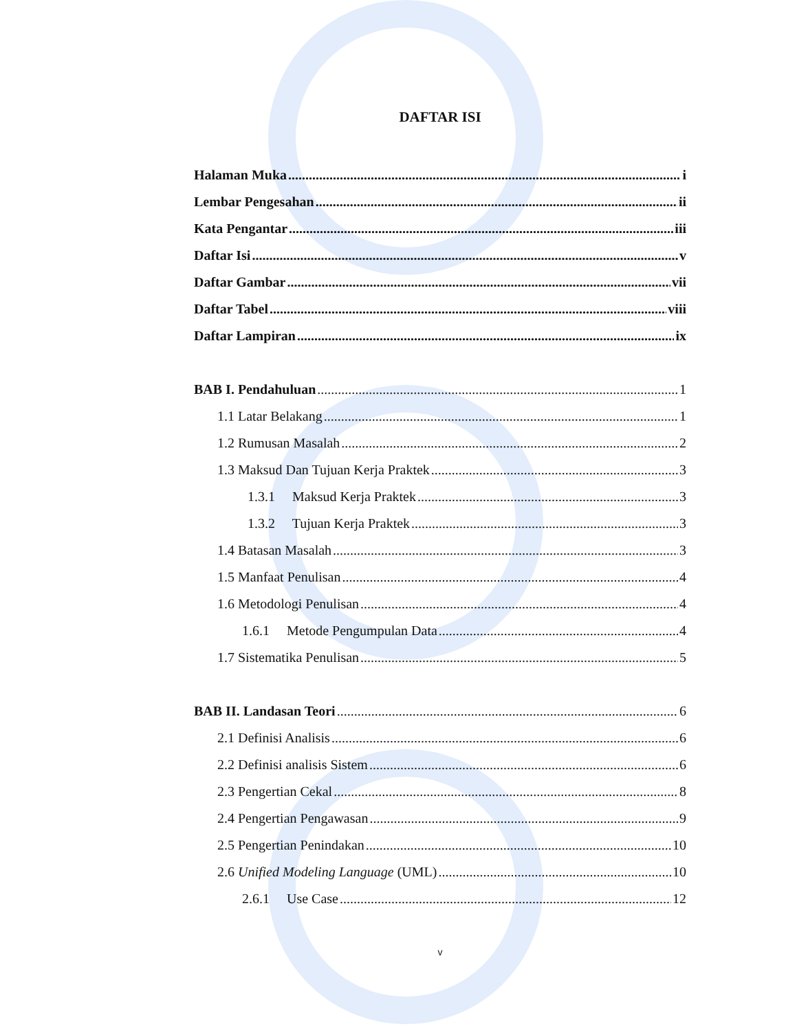DAFTAR ISI
Halaman Muka i
Lembar Pengesahan ii
Kata Pengantar iii
Daftar Isi v
Daftar Gambar vii
Daftar Tabel viii
Daftar Lampiran ix
BAB I. Pendahuluan 1
1.1 Latar Belakang 1
1.2 Rumusan Masalah 2
1.3 Maksud Dan Tujuan Kerja Praktek 3
1.3.1 Maksud Kerja Praktek 3
1.3.2 Tujuan Kerja Praktek 3
1.4 Batasan Masalah 3
1.5 Manfaat Penulisan 4
1.6 Metodologi Penulisan 4
1.6.1 Metode Pengumpulan Data 4
1.7 Sistematika Penulisan 5
BAB II. Landasan Teori 6
2.1 Definisi Analisis 6
2.2 Definisi analisis Sistem 6
2.3 Pengertian Cekal 8
2.4 Pengertian Pengawasan 9
2.5 Pengertian Penindakan 10
2.6 Unified Modeling Language (UML) 10
2.6.1 Use Case 12
v